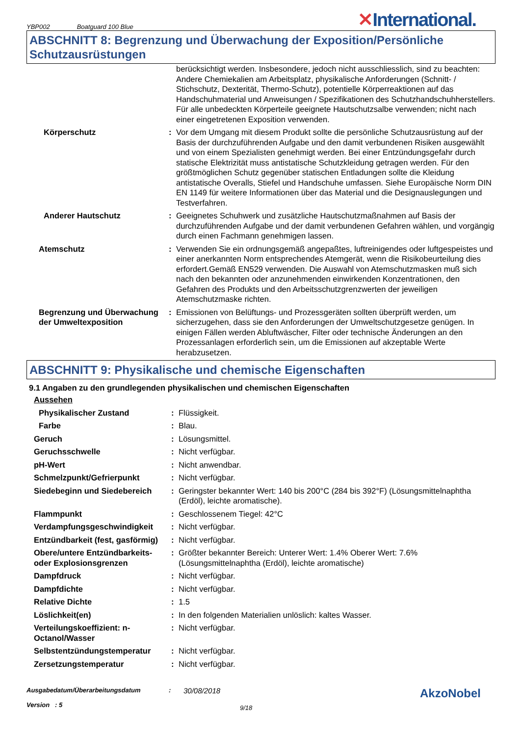YBP002 Boatguard 100 Blue
✕International.
ABSCHNITT 8: Begrenzung und Überwachung der Exposition/Persönliche Schutzausrüstungen
| | | berücksichtigt werden. Insbesondere, jedoch nicht ausschliesslich, sind zu beachten: Andere Chemiekalien am Arbeitsplatz, physikalische Anforderungen (Schnitt- / Stichschutz, Dexterität, Thermo-Schutz), potentielle Körperreaktionen auf das Handschuhmaterial und Anweisungen / Spezifikationen des Schutzhandschuhherstellers. Für alle unbedeckten Körperteile geeignete Hautschutzsalbe verwenden; nicht nach einer eingetretenen Exposition verwenden. |
| Körperschutz | : | Vor dem Umgang mit diesem Produkt sollte die persönliche Schutzausrüstung auf der Basis der durchzuführenden Aufgabe und den damit verbundenen Risiken ausgewählt und von einem Spezialisten genehmigt werden. Bei einer Entzündungsgefahr durch statische Elektrizität muss antistatische Schutzkleidung getragen werden. Für den größtmöglichen Schutz gegenüber statischen Entladungen sollte die Kleidung antistatische Overalls, Stiefel und Handschuhe umfassen. Siehe Europäische Norm DIN EN 1149 für weitere Informationen über das Material und die Designauslegungen und Testverfahren. |
| Anderer Hautschutz | : | Geeignetes Schuhwerk und zusätzliche Hautschutzmaßnahmen auf Basis der durchzuführenden Aufgabe und der damit verbundenen Gefahren wählen, und vorgängig durch einen Fachmann genehmigen lassen. |
| Atemschutz | : | Verwenden Sie ein ordnungsgemäß angepaßtes, luftreinigendes oder luftgespeistes und einer anerkannten Norm entsprechendes Atemgerät, wenn die Risikobeurteilung dies erfordert.Gemäß EN529 verwenden. Die Auswahl von Atemschutzmasken muß sich nach den bekannten oder anzunehmenden einwirkenden Konzentrationen, den Gefahren des Produkts und den Arbeitsschutzgrenzwerten der jeweiligen Atemschutzmaske richten. |
| Begrenzung und Überwachung der Umweltexposition | : | Emissionen von Belüftungs- und Prozessgeräten sollten überprüft werden, um sicherzugehen, dass sie den Anforderungen der Umweltschutzgesetze genügen. In einigen Fällen werden Abluftwäscher, Filter oder technische Änderungen an den Prozessanlagen erforderlich sein, um die Emissionen auf akzeptable Werte herabzusetzen. |
ABSCHNITT 9: Physikalische und chemische Eigenschaften
9.1 Angaben zu den grundlegenden physikalischen und chemischen Eigenschaften
| Aussehen | | |
| Physikalischer Zustand | : | Flüssigkeit. |
| Farbe | : | Blau. |
| Geruch | : | Lösungsmittel. |
| Geruchsschwelle | : | Nicht verfügbar. |
| pH-Wert | : | Nicht anwendbar. |
| Schmelzpunkt/Gefrierpunkt | : | Nicht verfügbar. |
| Siedebeginn und Siedebereich | : | Geringster bekannter Wert: 140 bis 200°C (284 bis 392°F) (Lösungsmittelnaphtha (Erdöl), leichte aromatische). |
| Flammpunkt | : | Geschlossenem Tiegel: 42°C |
| Verdampfungsgeschwindigkeit | : | Nicht verfügbar. |
| Entzündbarkeit (fest, gasförmig) | : | Nicht verfügbar. |
| Obere/untere Entzündbarkeits- oder Explosionsgrenzen | : | Größter bekannter Bereich: Unterer Wert: 1.4% Oberer Wert: 7.6% (Lösungsmittelnaphtha (Erdöl), leichte aromatische) |
| Dampfdruck | : | Nicht verfügbar. |
| Dampfdichte | : | Nicht verfügbar. |
| Relative Dichte | : | 1.5 |
| Löslichkeit(en) | : | In den folgenden Materialien unlöslich: kaltes Wasser. |
| Verteilungskoeffizient: n-Octanol/Wasser | : | Nicht verfügbar. |
| Selbstentzündungstemperatur | : | Nicht verfügbar. |
| Zersetzungstemperatur | : | Nicht verfügbar. |
Ausgabedatum/Überarbeitungsdatum
Version : 5
:
30/08/2018
9/18
AkzoNobel